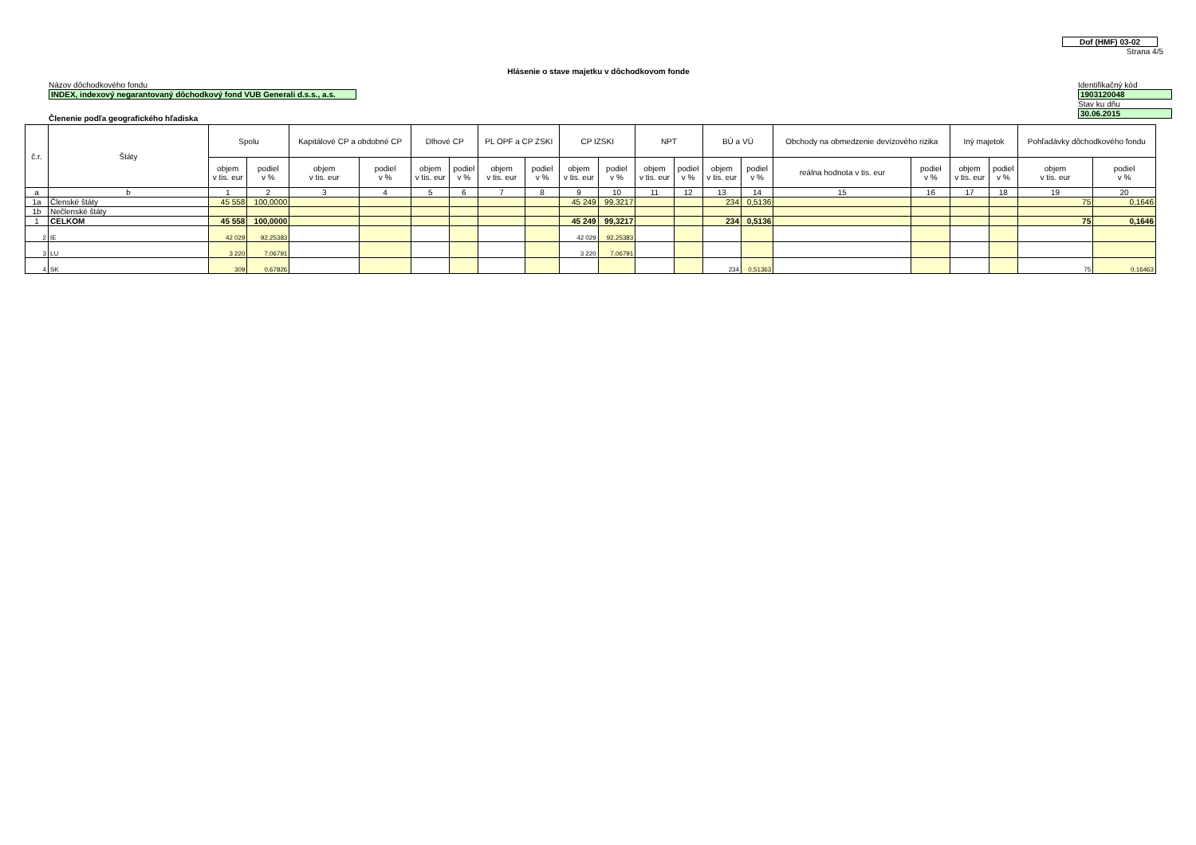Dof (HMF) 03-02
Strana 4/5
Hlásenie o stave majetku v dôchodkovom fonde
Názov dôchodkového fondu
INDEX, indexový negarantovaný dôchodkový fond VUB Generali d.s.s., a.s.
Identifikačný kód
1903120048
Stav ku dňu
30.06.2015
Členenie podľa geografického hľadiska
| č.r. | Štáty | Spolu | | Kapitálové CP a obdobné CP | | Dlhové CP | | PL OPF a CP ZSKI | | CP IZSKI | | NPT | | BÚ a VÚ | | Obchody na obmedzenie devízového rizika | | Iný majetok | | Pohľadávky dôchodkového fondu | |
| --- | --- | --- | --- | --- | --- | --- | --- | --- | --- | --- | --- | --- | --- | --- | --- | --- | --- | --- | --- | --- | --- |
| | | objem v tis. eur | podiel v % | objem v tis. eur | podiel v % | objem v tis. eur | podiel v % | objem v tis. eur | podiel v % | objem v tis. eur | podiel v % | objem v tis. eur | podiel v % | objem v tis. eur | podiel v % | reálna hodnota v tis. eur | podiel v % | objem v tis. eur | podiel v % | objem v tis. eur | podiel v % |
| a | b | 1 | 2 | 3 | 4 | 5 | 6 | 7 | 8 | 9 | 10 | 11 | 12 | 13 | 14 | 15 | 16 | 17 | 18 | 19 | 20 |
| 1a | Členské štáty | 45 558 | 100,0000 | | | | | | | 45 249 | 99,3217 | | | 234 | 0,5136 | | | | | 75 | 0,1646 |
| 1b | Nečlenské štáty | | | | | | | | | | | | | | | | | | | | |
| 1 | CELKOM | 45 558 | 100,0000 | | | | | | | 45 249 | 99,3217 | | | 234 | 0,5136 | | | | | 75 | 0,1646 |
| 2 | IE | 42 029 | 92,25383 | | | | | | | 42 029 | 92,25383 | | | | | | | | | | |
| 3 | LU | 3 220 | 7,06791 | | | | | | | 3 220 | 7,06791 | | | | | | | | | | |
| 4 | SK | 309 | 0,67826 | | | | | | | | | | | 234 | 0,51363 | | | | | 75 | 0,16463 |